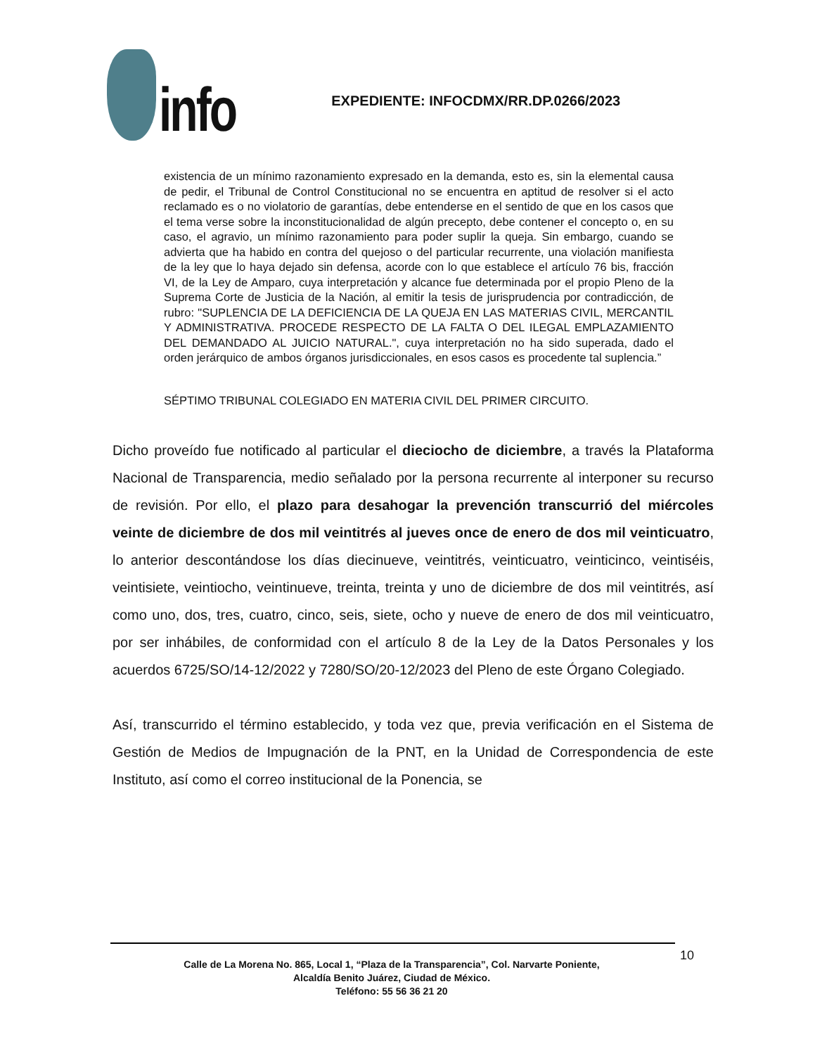info
EXPEDIENTE: INFOCDMX/RR.DP.0266/2023
existencia de un mínimo razonamiento expresado en la demanda, esto es, sin la elemental causa de pedir, el Tribunal de Control Constitucional no se encuentra en aptitud de resolver si el acto reclamado es o no violatorio de garantías, debe entenderse en el sentido de que en los casos que el tema verse sobre la inconstitucionalidad de algún precepto, debe contener el concepto o, en su caso, el agravio, un mínimo razonamiento para poder suplir la queja. Sin embargo, cuando se advierta que ha habido en contra del quejoso o del particular recurrente, una violación manifiesta de la ley que lo haya dejado sin defensa, acorde con lo que establece el artículo 76 bis, fracción VI, de la Ley de Amparo, cuya interpretación y alcance fue determinada por el propio Pleno de la Suprema Corte de Justicia de la Nación, al emitir la tesis de jurisprudencia por contradicción, de rubro: "SUPLENCIA DE LA DEFICIENCIA DE LA QUEJA EN LAS MATERIAS CIVIL, MERCANTIL Y ADMINISTRATIVA. PROCEDE RESPECTO DE LA FALTA O DEL ILEGAL EMPLAZAMIENTO DEL DEMANDADO AL JUICIO NATURAL.", cuya interpretación no ha sido superada, dado el orden jerárquico de ambos órganos jurisdiccionales, en esos casos es procedente tal suplencia.”
SÉPTIMO TRIBUNAL COLEGIADO EN MATERIA CIVIL DEL PRIMER CIRCUITO.
Dicho proveído fue notificado al particular el dieciocho de diciembre, a través la Plataforma Nacional de Transparencia, medio señalado por la persona recurrente al interponer su recurso de revisión. Por ello, el plazo para desahogar la prevención transcurrió del miércoles veinte de diciembre de dos mil veintitrés al jueves once de enero de dos mil veinticuatro, lo anterior descontándose los días diecinueve, veintitrés, veinticuatro, veinticinco, veintiséis, veintisiete, veintiocho, veintinueve, treinta, treinta y uno de diciembre de dos mil veintitrés, así como uno, dos, tres, cuatro, cinco, seis, siete, ocho y nueve de enero de dos mil veinticuatro, por ser inhábiles, de conformidad con el artículo 8 de la Ley de la Datos Personales y los acuerdos 6725/SO/14-12/2022 y 7280/SO/20-12/2023 del Pleno de este Órgano Colegiado.
Así, transcurrido el término establecido, y toda vez que, previa verificación en el Sistema de Gestión de Medios de Impugnación de la PNT, en la Unidad de Correspondencia de este Instituto, así como el correo institucional de la Ponencia, se
10
Calle de La Morena No. 865, Local 1, “Plaza de la Transparencia”, Col. Narvarte Poniente,
Alcaldía Benito Juárez, Ciudad de México.
Teléfono: 55 56 36 21 20